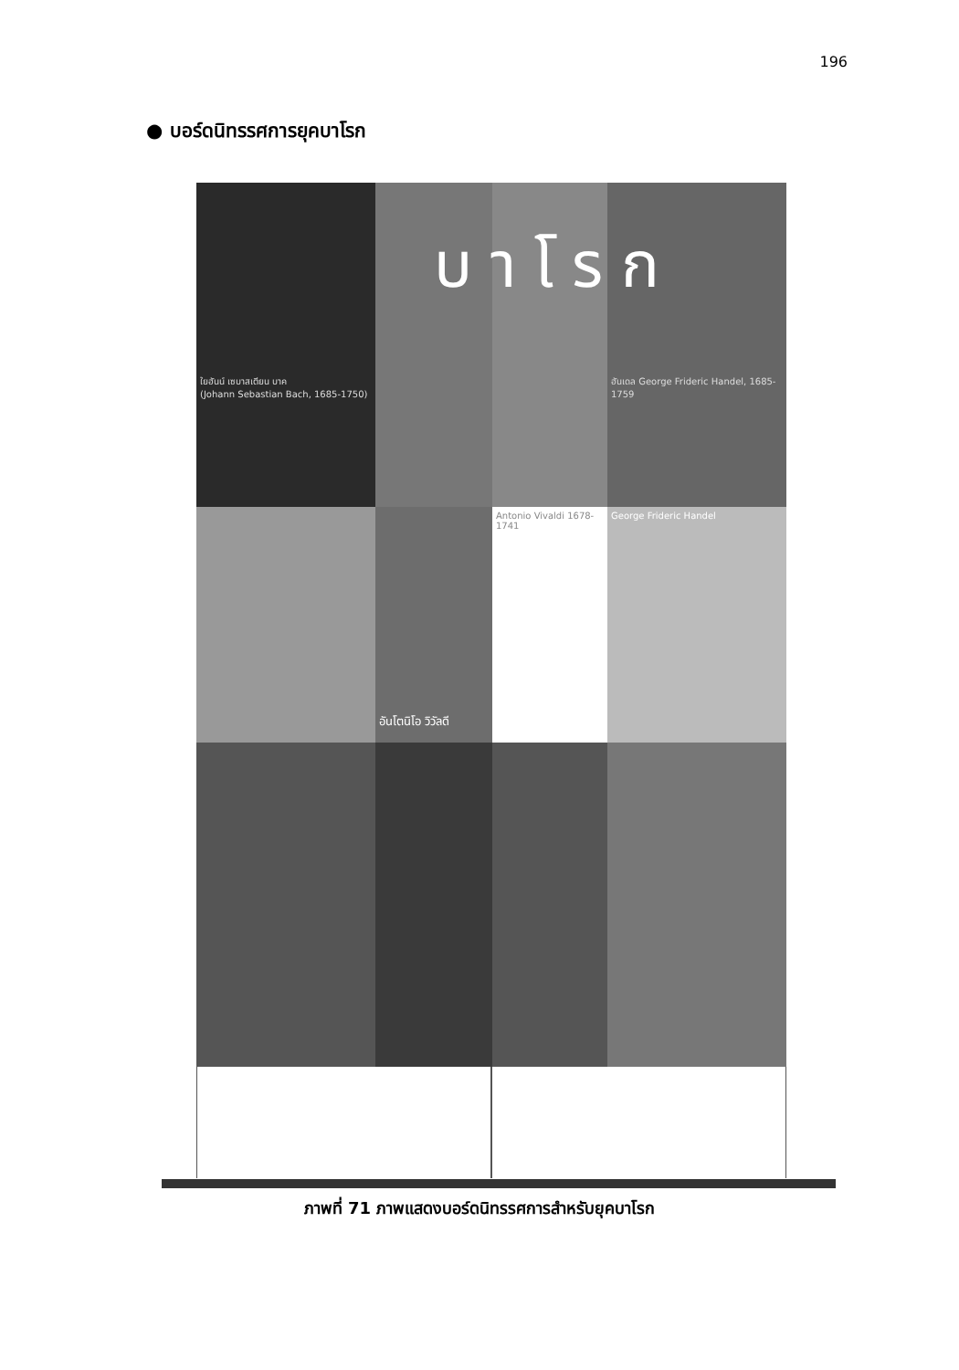196
● บอร์ดนิทรรศการยุคบาโรก
ใยฮันน์ เซบาสเตียน บาค
(Johann Sebastian Bach, 1685-1750)
ฮันเดล George Frideric Handel, 1685-1759
อันโตนิโอ วิวัลดี
Antonio Vivaldi 1678-1741
George Frideric Handel
บาโรก
ภาพที่ 71 ภาพแสดงบอร์ดนิทรรศการสำหรับยุคบาโรก